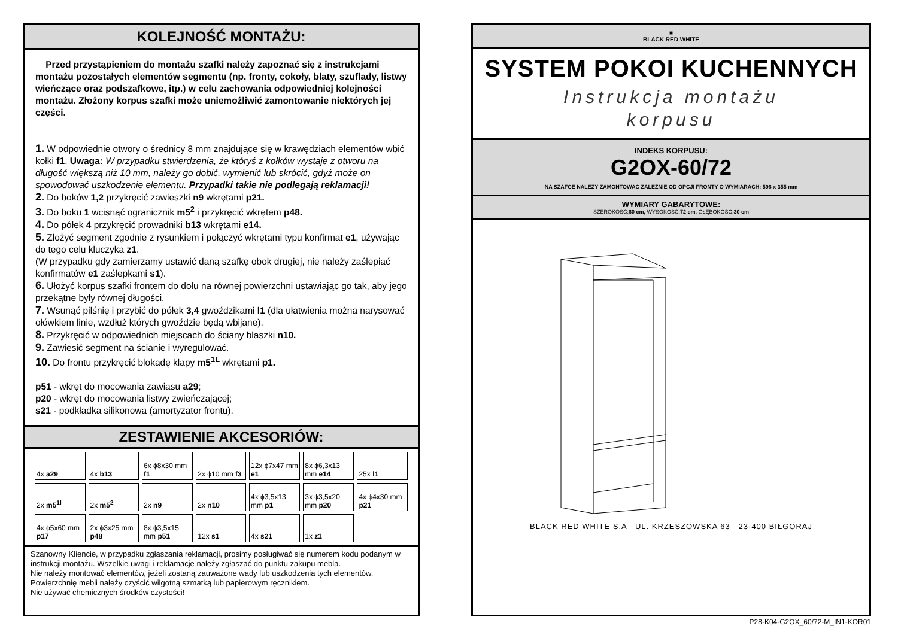KOLEJNOŚĆ MONTAŻU:
Przed przystąpieniem do montażu szafki należy zapoznać się z instrukcjami montażu pozostałych elementów segmentu (np. fronty, cokoły, blaty, szuflady, listwy wieńczące oraz podszafkowe, itp.) w celu zachowania odpowiedniej kolejności montażu. Złożony korpus szafki może uniemożliwić zamontowanie niektórych jej części.
1. W odpowiednie otwory o średnicy 8 mm znajdujące się w krawędziach elementów wbić kołki f1. Uwaga: W przypadku stwierdzenia, że któryś z kołków wystaje z otworu na długość większą niż 10 mm, należy go dobić, wymienić lub skrócić, gdyż może on spowodować uszkodzenie elementu. Przypadki takie nie podlegają reklamacji!
2. Do boków 1,2 przykręcić zawieszki n9 wkrętami p21.
3. Do boku 1 wcisnąć ogranicznik m5<sup>2</sup> i przykręcić wkrętem p48.
4. Do półek 4 przykręcić prowadniki b13 wkrętami e14.
5. Złożyć segment zgodnie z rysunkiem i połączyć wkrętami typu konfirmat e1, używając do tego celu kluczyka z1.
(W przypadku gdy zamierzamy ustawić daną szafkę obok drugiej, nie należy zaślepiać konfirmatów e1 zaślepkami s1).
6. Ułożyć korpus szafki frontem do dołu na równej powierzchni ustawiając go tak, aby jego przekątne były równej długości.
7. Wsunąć pilśnię i przybić do półek 3,4 gwoździkami l1 (dla ułatwienia można narysować ołówkiem linie, wzdłuż których gwoździe będą wbijane).
8. Przykręcić w odpowiednich miejscach do ściany blaszki n10.
9. Zawiesić segment na ścianie i wyregulować.
10. Do frontu przykręcić blokadę klapy m5<sup>1L</sup> wkrętami p1.
p51 - wkręt do mocowania zawiasu a29;
p20 - wkręt do mocowania listwy zwieńczającej;
s21 - podkładka silikonowa (amortyzator frontu).
ZESTAWIENIE AKCESORIÓW:
| 4x a29 | 4x b13 | 6x ϕ8x30 mm f1 | 2x ϕ10 mm f3 | 12x ϕ7x47 mm e1 | 8x ϕ6,3x13 mm e14 | 25x l1 |
| 2x m5<sup>1l</sup> | 2x m5<sup>2</sup> | 2x n9 | 2x n10 | 4x ϕ3,5x13 mm p1 | 3x ϕ3,5x20 mm p20 | 4x ϕ4x30 mm p21 |
| 4x ϕ5x60 mm p17 | 2x ϕ3x25 mm p48 | 8x ϕ3,5x15 mm p51 | 12x s1 | 4x s21 | 1x z1 | |
Szanowny Kliencie, w przypadku zgłaszania reklamacji, prosimy posługiwać się numerem kodu podanym w instrukcji montażu. Wszelkie uwagi i reklamacje należy zgłaszać do punktu zakupu mebla.
Nie należy montować elementów, jeżeli zostaną zauważone wady lub uszkodzenia tych elementów.
Powierzchnię mebli należy czyścić wilgotną szmatką lub papierowym ręcznikiem.
Nie używać chemicznych środków czystości!
■
BLACK RED WHITE
SYSTEM POKOI KUCHENNYCH
Instrukcja montażu
korpusu
INDEKS KORPUSU:
G2OX-60/72
NA SZAFCE NALEŻY ZAMONTOWAĆ ZALEŻNIE OD OPCJI FRONTY O WYMIARACH: 596 x 355 mm
WYMIARY GABARYTOWE:
SZEROKOŚĆ:60 cm, WYSOKOŚĆ:72 cm, GŁĘBOKOŚĆ:30 cm
BLACK RED WHITE S.A UL. KRZESZOWSKA 63 23-400 BIŁGORAJ
P28-K04-G2OX_60/72-M_IN1-KOR01